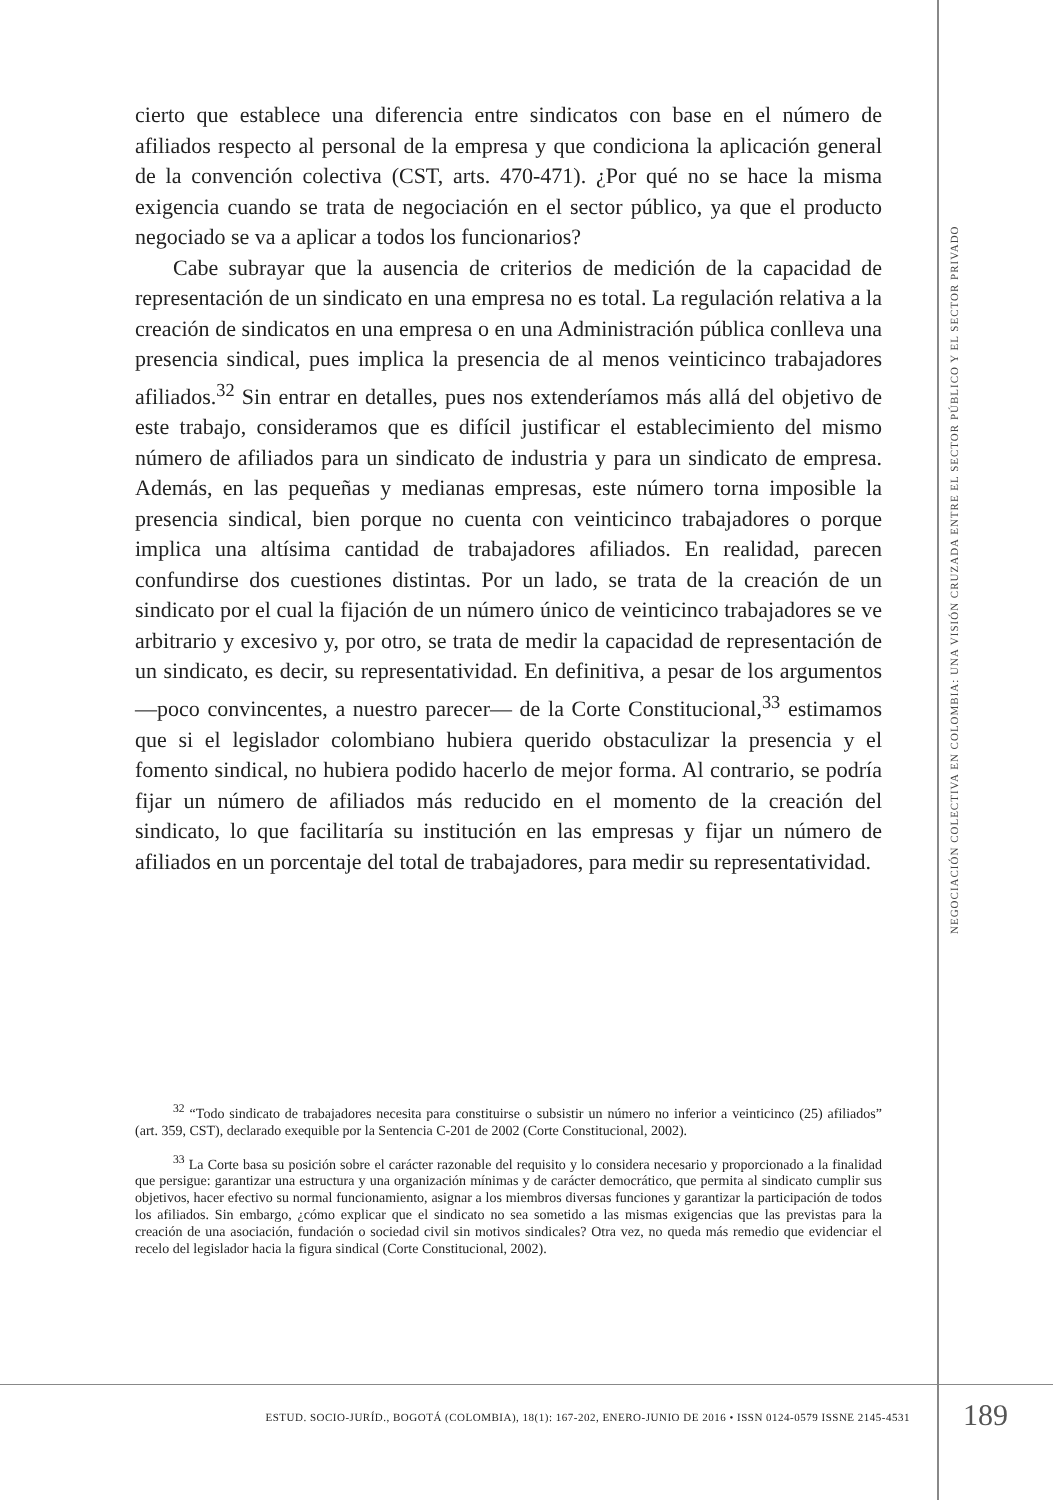cierto que establece una diferencia entre sindicatos con base en el número de afiliados respecto al personal de la empresa y que condiciona la aplicación general de la convención colectiva (CST, arts. 470-471). ¿Por qué no se hace la misma exigencia cuando se trata de negociación en el sector público, ya que el producto negociado se va a aplicar a todos los funcionarios?
Cabe subrayar que la ausencia de criterios de medición de la capacidad de representación de un sindicato en una empresa no es total. La regulación relativa a la creación de sindicatos en una empresa o en una Administración pública conlleva una presencia sindical, pues implica la presencia de al menos veinticinco trabajadores afiliados.<sup>32</sup> Sin entrar en detalles, pues nos extenderíamos más allá del objetivo de este trabajo, consideramos que es difícil justificar el establecimiento del mismo número de afiliados para un sindicato de industria y para un sindicato de empresa. Además, en las pequeñas y medianas empresas, este número torna imposible la presencia sindical, bien porque no cuenta con veinticinco trabajadores o porque implica una altísima cantidad de trabajadores afiliados. En realidad, parecen confundirse dos cuestiones distintas. Por un lado, se trata de la creación de un sindicato por el cual la fijación de un número único de veinticinco trabajadores se ve arbitrario y excesivo y, por otro, se trata de medir la capacidad de representación de un sindicato, es decir, su representatividad. En definitiva, a pesar de los argumentos —poco convincentes, a nuestro parecer— de la Corte Constitucional,<sup>33</sup> estimamos que si el legislador colombiano hubiera querido obstaculizar la presencia y el fomento sindical, no hubiera podido hacerlo de mejor forma. Al contrario, se podría fijar un número de afiliados más reducido en el momento de la creación del sindicato, lo que facilitaría su institución en las empresas y fijar un número de afiliados en un porcentaje del total de trabajadores, para medir su representatividad.
NEGOCIACIÓN COLECTIVA EN COLOMBIA: UNA VISIÓN CRUZADA ENTRE EL SECTOR PÚBLICO Y EL SECTOR PRIVADO
<sup>32</sup> “Todo sindicato de trabajadores necesita para constituirse o subsistir un número no inferior a veinticinco (25) afiliados” (art. 359, CST), declarado exequible por la Sentencia C-201 de 2002 (Corte Constitucional, 2002).
<sup>33</sup> La Corte basa su posición sobre el carácter razonable del requisito y lo considera necesario y proporcionado a la finalidad que persigue: garantizar una estructura y una organización mínimas y de carácter democrático, que permita al sindicato cumplir sus objetivos, hacer efectivo su normal funcionamiento, asignar a los miembros diversas funciones y garantizar la participación de todos los afiliados. Sin embargo, ¿cómo explicar que el sindicato no sea sometido a las mismas exigencias que las previstas para la creación de una asociación, fundación o sociedad civil sin motivos sindicales? Otra vez, no queda más remedio que evidenciar el recelo del legislador hacia la figura sindical (Corte Constitucional, 2002).
ESTUD. SOCIO-JURÍD., BOGOTÁ (COLOMBIA), 18(1): 167-202, ENERO-JUNIO DE 2016 • ISSN 0124-0579 ISSNE 2145-4531 189